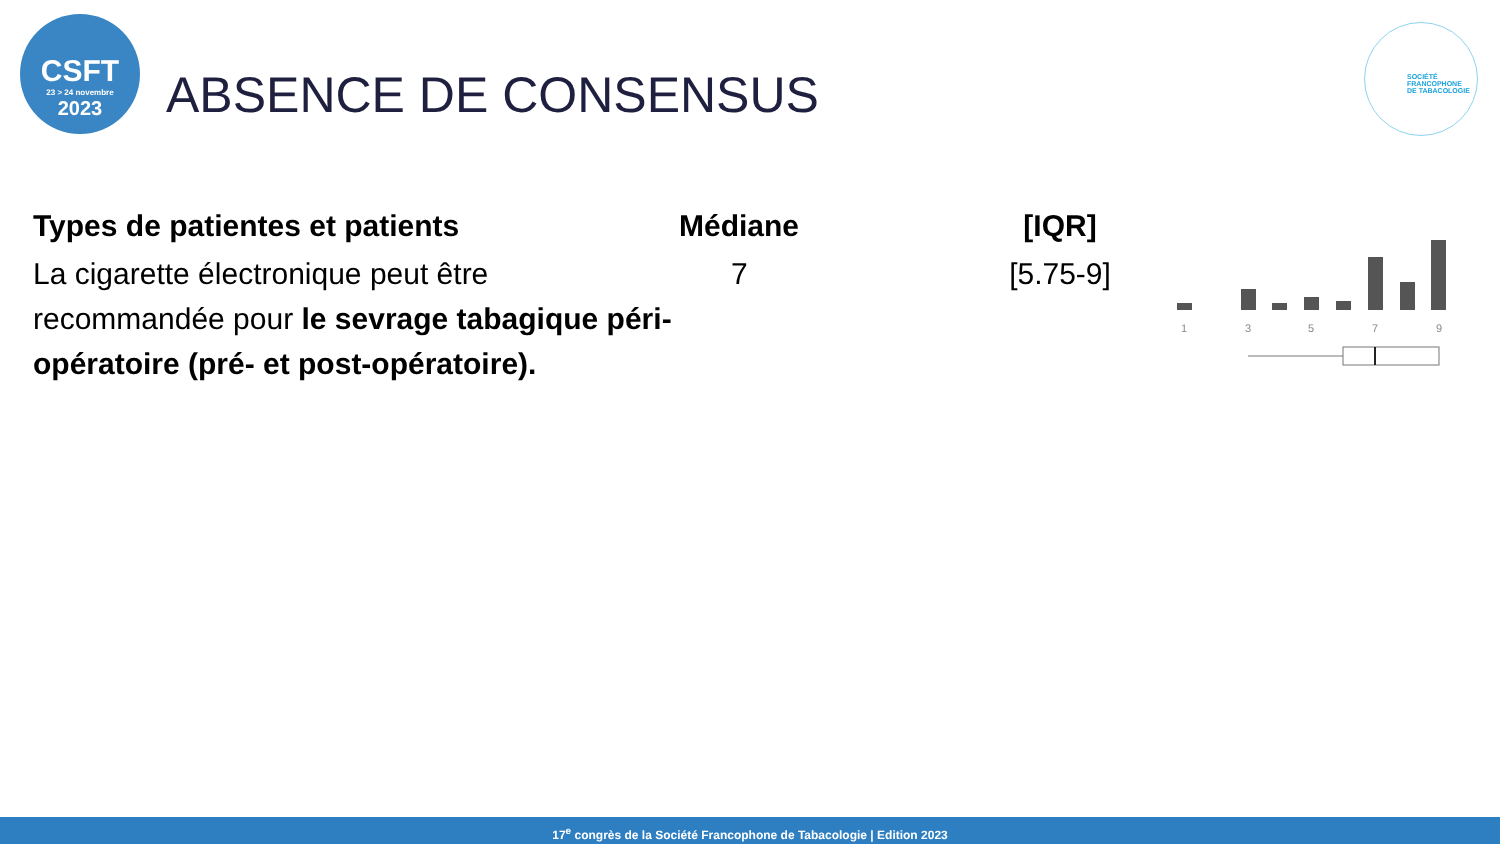CSFT
23 > 24 novembre
2023
ABSENCE DE CONSENSUS
SOCIÉTÉ
FRANCOPHONE
DE TABACOLOGIE
| Types de patientes et patients | Médiane | [IQR] |
| --- | --- | --- |
| La cigarette électronique peut être recommandée pour le sevrage tabagique péri-opératoire (pré- et post-opératoire). | 7 | [5.75-9] |
1
3
5
7
9
17<sup>e</sup> congrès de la Société Francophone de Tabacologie | Edition 2023